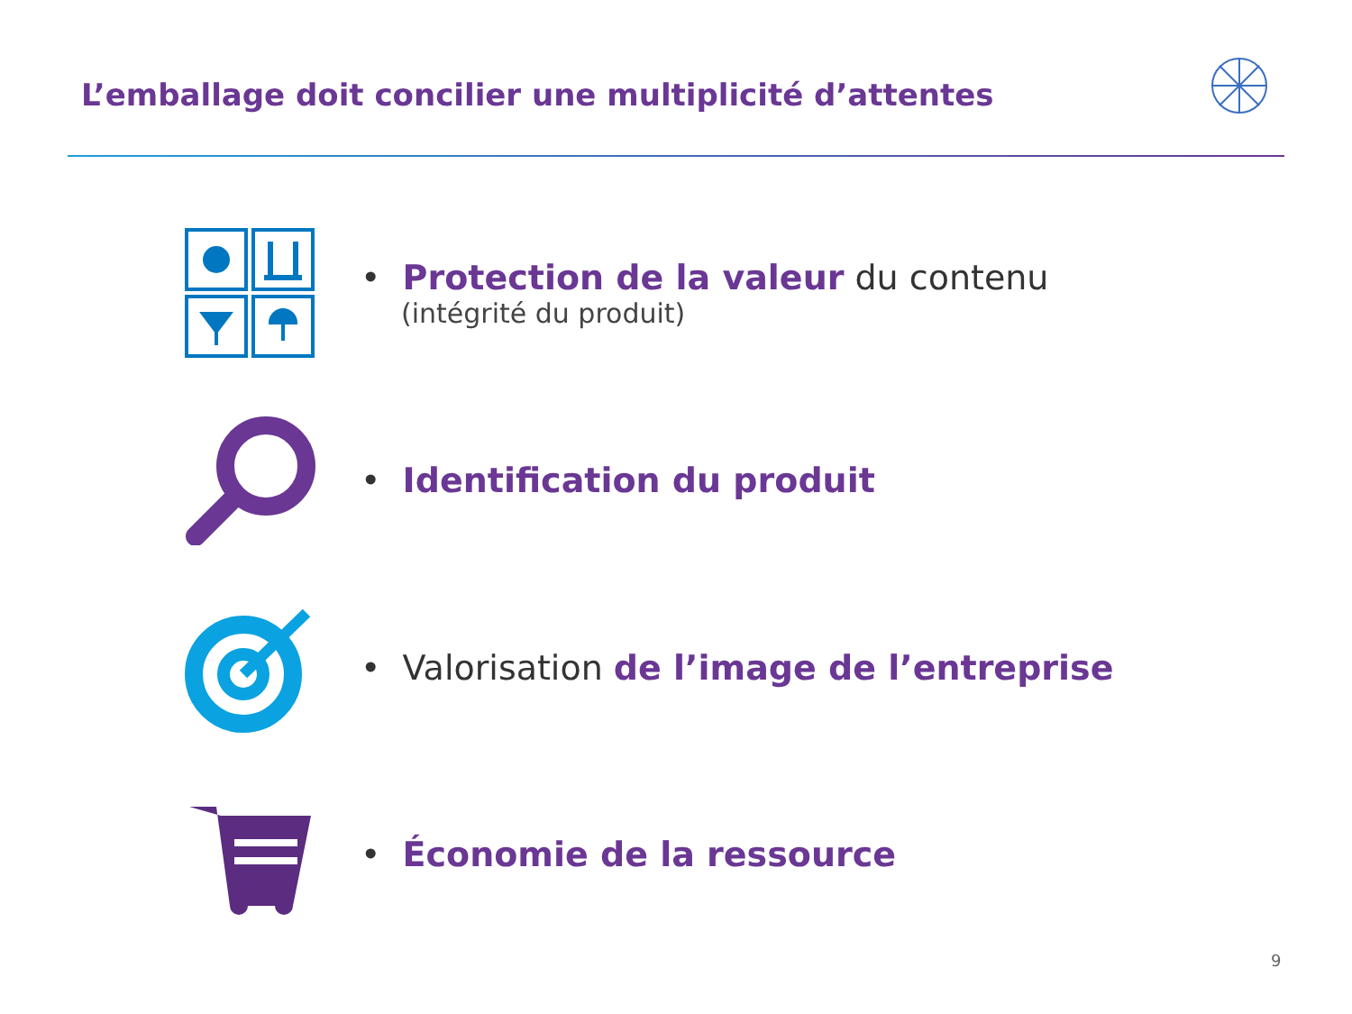L’emballage doit concilier une multiplicité d’attentes
• Protection de la valeur du contenu
(intégrité du produit)
• Identification du produit
• Valorisation de l’image de l’entreprise
• Économie de la ressource
9